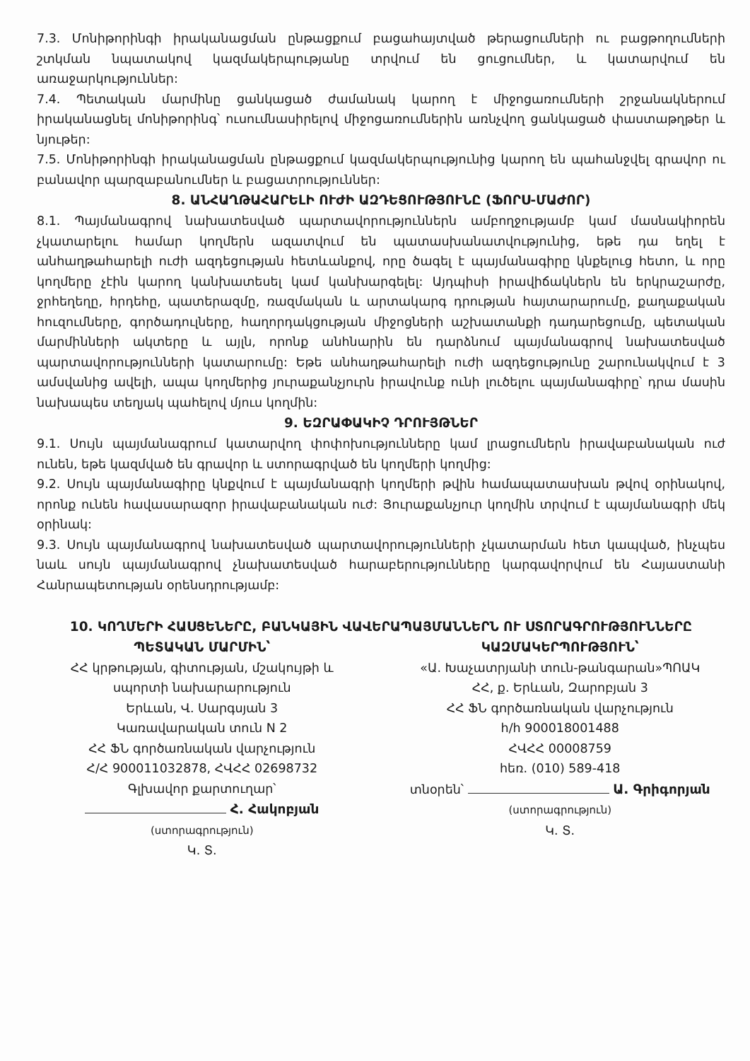7.3. Մոնիթորինգի իրականացման ընթացքում բացահայտված թերացումների ու բացթողումների շտկման նպատակով կազմակերպությանը տրվում են ցուցումներ, և կատարվում են առաջարկություններ:
7.4. Պետական մարմինը ցանկացած ժամանակ կարող է միջոցառումների շրջանակներում իրականացնել մոնիթորինգ՝ ուսումնասիրելով միջոցառումներին առնչվող ցանկացած փաստաթղթեր և նյութեր:
7.5. Մոնիթորինգի իրականացման ընթացքում կազմակերպությունից կարող են պահանջվել գրավոր ու բանավոր պարզաբանումներ և բացատրություններ:
8. ԱՆՀԱՂԹԱՀԱՐԵԼԻ ՈՒԺԻ ԱԶԴԵՑՈՒԹՅՈՒՆԸ (ՖՈՐՍ-ՄԱԺՈՐ)
8.1. Պայմանագրով նախատեսված պարտավորություններն ամբողջությամբ կամ մասնակիորեն չկատարելու համար կողմերն ազատվում են պատասխանատվությունից, եթե դա եղել է անհաղթահարելի ուժի ազդեցության հետևանքով, որը ծագել է պայմանագիրը կնքելուց հետո, և որը կողմերը չէին կարող կանխատեսել կամ կանխարգելել: Այդպիսի իրավիճակներն են երկրաշարժը, ջրհեղեղը, հրդեհը, պատերազմը, ռազմական և արտակարգ դրության հայտարարումը, քաղաքական հուզումները, գործադուլները, հաղորդակցության միջոցների աշխատանքի դադարեցումը, պետական մարմինների ակտերը և այլն, որոնք անհնարին են դարձնում պայմանագրով նախատեսված պարտավորությունների կատարումը: Եթե անհաղթահարելի ուժի ազդեցությունը շարունակվում է 3 ամսվանից ավելի, ապա կողմերից յուրաքանչյուրն իրավունք ունի լուծելու պայմանագիրը՝ դրա մասին նախապես տեղյակ պահելով մյուս կողմին:
9. ԵԶՐԱՓԱԿԻՉ ԴՐՈՒՅԹՆԵՐ
9.1. Սույն պայմանագրում կատարվող փոփոխությունները կամ լրացումներն իրավաբանական ուժ ունեն, եթե կազմված են գրավոր և ստորագրված են կողմերի կողմից:
9.2. Սույն պայմանագիրը կնքվում է պայմանագրի կողմերի թվին համապատասխան թվով օրինակով, որոնք ունեն հավասարազոր իրավաբանական ուժ: Յուրաքանչյուր կողմին տրվում է պայմանագրի մեկ օրինակ:
9.3. Սույն պայմանագրով նախատեսված պարտավորությունների չկատարման հետ կապված, ինչպես նաև սույն պայմանագրով չնախատեսված հարաբերությունները կարգավորվում են Հայաստանի Հանրապետության օրենսդրությամբ:
10. ԿՈՂՄԵՐԻ ՀԱՍՑԵՆԵՐԸ, ԲԱՆԿԱՅԻՆ ՎԱՎԵՐԱՊԱՅՄԱՆՆԵՐՆ ՈՒ ՍՏՈՐԱԳՐՈՒԹՅՈՒՆՆԵՐԸ
ՊԵՏԱԿԱՆ ՄԱՐՄԻՆ՝
ՀՀ կրթության, գիտության, մշակույթի և
սպորտի նախարարություն
Երևան, Վ. Սարգսյան 3
Կառավարական տուն N 2
ՀՀ ՖՆ գործառնական վարչություն
Հ/Հ 900011032878, ՀՎՀՀ 02698732
Գլխավոր քարտուղար՝
Հ. Հակոբյան
(ստորագրություն)
Կ. Տ.
ԿԱԶՄԱԿԵՐՊՈՒԹՅՈՒՆ՝
«Ա. Խաչատրյանի տուն-թանգարան»ՊՈԱԿ
ՀՀ, ք. Երևան, Զարոբյան 3
ՀՀ ՖՆ գործառնական վարչություն
հ/հ 900018001488
ՀՎՀՀ 00008759
հեռ. (010) 589-418
տնօրեն՝ Ա. Գրիգորյան
(ստորագրություն)
Կ. Տ.